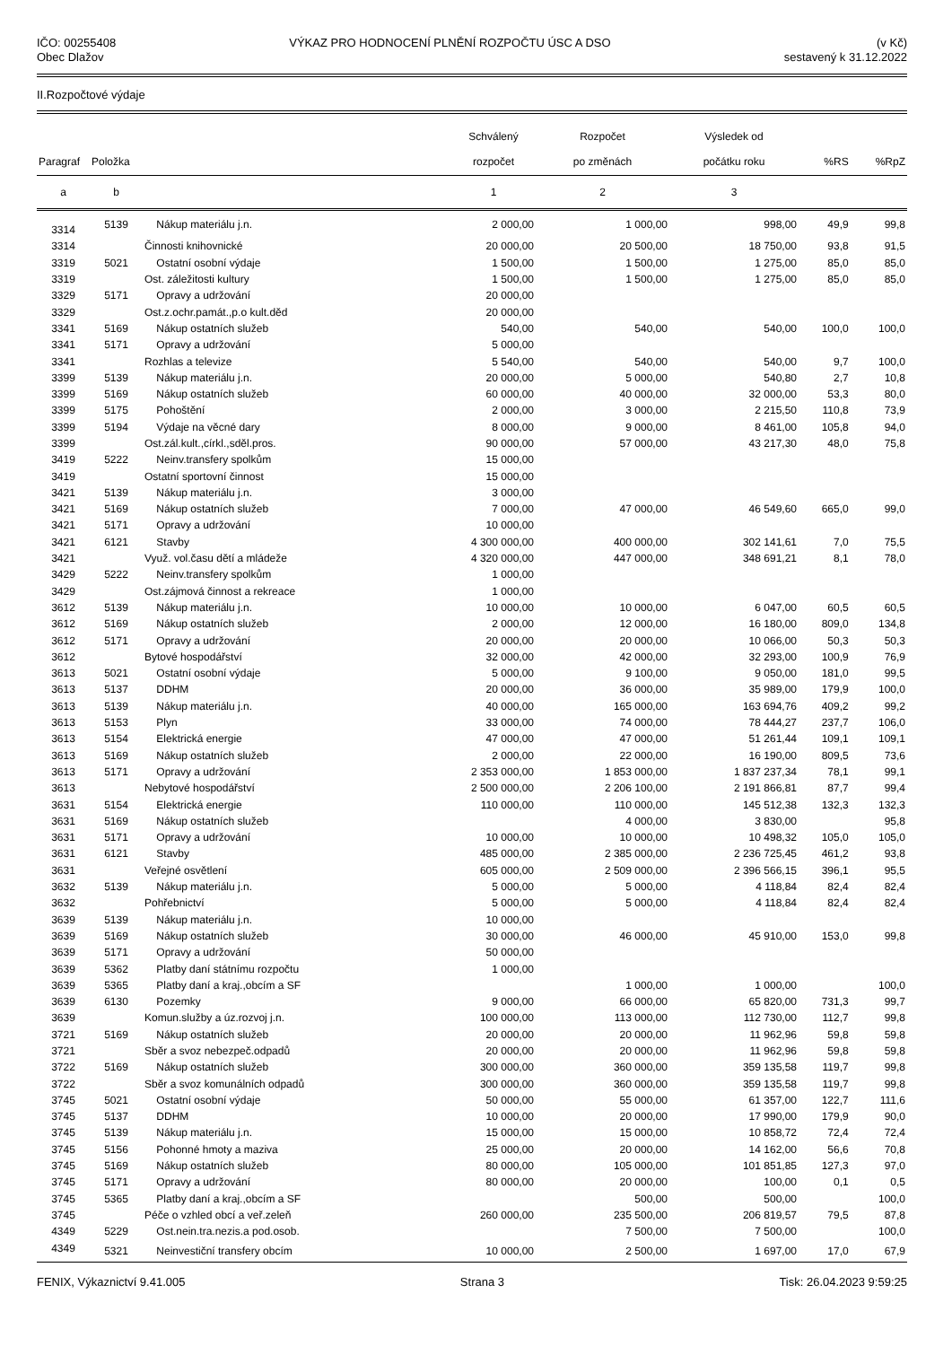IČO: 00255408
Obec Dlažov
VÝKAZ PRO HODNOCENÍ PLNĚNÍ ROZPOČTU ÚSC A DSO
(v Kč)
sestavený k 31.12.2022
II.Rozpočtové výdaje
| Paragraf | Položka | | Schválený rozpočet | Rozpočet po změnách | Výsledek od počátku roku | %RS | %RpZ |
| --- | --- | --- | --- | --- | --- | --- | --- |
| a | b | | 1 | 2 | 3 | | |
| 3314 | 5139 | Nákup materiálu j.n. | 2 000,00 | 1 000,00 | 998,00 | 49,9 | 99,8 |
| 3314 | | Činnosti knihovnické | 20 000,00 | 20 500,00 | 18 750,00 | 93,8 | 91,5 |
| 3319 | 5021 | Ostatní osobní výdaje | 1 500,00 | 1 500,00 | 1 275,00 | 85,0 | 85,0 |
| 3319 | | Ost. záležitosti kultury | 1 500,00 | 1 500,00 | 1 275,00 | 85,0 | 85,0 |
| 3329 | 5171 | Opravy a udržování | 20 000,00 | | | | |
| 3329 | | Ost.z.ochr.památ.,p.o kult.děd | 20 000,00 | | | | |
| 3341 | 5169 | Nákup ostatních služeb | 540,00 | 540,00 | 540,00 | 100,0 | 100,0 |
| 3341 | 5171 | Opravy a udržování | 5 000,00 | | | | |
| 3341 | | Rozhlas a televize | 5 540,00 | 540,00 | 540,00 | 9,7 | 100,0 |
| 3399 | 5139 | Nákup materiálu j.n. | 20 000,00 | 5 000,00 | 540,80 | 2,7 | 10,8 |
| 3399 | 5169 | Nákup ostatních služeb | 60 000,00 | 40 000,00 | 32 000,00 | 53,3 | 80,0 |
| 3399 | 5175 | Pohoštění | 2 000,00 | 3 000,00 | 2 215,50 | 110,8 | 73,9 |
| 3399 | 5194 | Výdaje na věcné dary | 8 000,00 | 9 000,00 | 8 461,00 | 105,8 | 94,0 |
| 3399 | | Ost.zál.kult.,církl.,sděl.pros. | 90 000,00 | 57 000,00 | 43 217,30 | 48,0 | 75,8 |
| 3419 | 5222 | Neinv.transfery spolkům | 15 000,00 | | | | |
| 3419 | | Ostatní sportovní činnost | 15 000,00 | | | | |
| 3421 | 5139 | Nákup materiálu j.n. | 3 000,00 | | | | |
| 3421 | 5169 | Nákup ostatních služeb | 7 000,00 | 47 000,00 | 46 549,60 | 665,0 | 99,0 |
| 3421 | 5171 | Opravy a udržování | 10 000,00 | | | | |
| 3421 | 6121 | Stavby | 4 300 000,00 | 400 000,00 | 302 141,61 | 7,0 | 75,5 |
| 3421 | | Využ. vol.času dětí a mládeže | 4 320 000,00 | 447 000,00 | 348 691,21 | 8,1 | 78,0 |
| 3429 | 5222 | Neinv.transfery spolkům | 1 000,00 | | | | |
| 3429 | | Ost.zájmová činnost a rekreace | 1 000,00 | | | | |
| 3612 | 5139 | Nákup materiálu j.n. | 10 000,00 | 10 000,00 | 6 047,00 | 60,5 | 60,5 |
| 3612 | 5169 | Nákup ostatních služeb | 2 000,00 | 12 000,00 | 16 180,00 | 809,0 | 134,8 |
| 3612 | 5171 | Opravy a udržování | 20 000,00 | 20 000,00 | 10 066,00 | 50,3 | 50,3 |
| 3612 | | Bytové hospodářství | 32 000,00 | 42 000,00 | 32 293,00 | 100,9 | 76,9 |
| 3613 | 5021 | Ostatní osobní výdaje | 5 000,00 | 9 100,00 | 9 050,00 | 181,0 | 99,5 |
| 3613 | 5137 | DDHM | 20 000,00 | 36 000,00 | 35 989,00 | 179,9 | 100,0 |
| 3613 | 5139 | Nákup materiálu j.n. | 40 000,00 | 165 000,00 | 163 694,76 | 409,2 | 99,2 |
| 3613 | 5153 | Plyn | 33 000,00 | 74 000,00 | 78 444,27 | 237,7 | 106,0 |
| 3613 | 5154 | Elektrická energie | 47 000,00 | 47 000,00 | 51 261,44 | 109,1 | 109,1 |
| 3613 | 5169 | Nákup ostatních služeb | 2 000,00 | 22 000,00 | 16 190,00 | 809,5 | 73,6 |
| 3613 | 5171 | Opravy a udržování | 2 353 000,00 | 1 853 000,00 | 1 837 237,34 | 78,1 | 99,1 |
| 3613 | | Nebytové hospodářství | 2 500 000,00 | 2 206 100,00 | 2 191 866,81 | 87,7 | 99,4 |
| 3631 | 5154 | Elektrická energie | 110 000,00 | 110 000,00 | 145 512,38 | 132,3 | 132,3 |
| 3631 | 5169 | Nákup ostatních služeb | | 4 000,00 | 3 830,00 | | 95,8 |
| 3631 | 5171 | Opravy a udržování | 10 000,00 | 10 000,00 | 10 498,32 | 105,0 | 105,0 |
| 3631 | 6121 | Stavby | 485 000,00 | 2 385 000,00 | 2 236 725,45 | 461,2 | 93,8 |
| 3631 | | Veřejné osvětlení | 605 000,00 | 2 509 000,00 | 2 396 566,15 | 396,1 | 95,5 |
| 3632 | 5139 | Nákup materiálu j.n. | 5 000,00 | 5 000,00 | 4 118,84 | 82,4 | 82,4 |
| 3632 | | Pohřebnictví | 5 000,00 | 5 000,00 | 4 118,84 | 82,4 | 82,4 |
| 3639 | 5139 | Nákup materiálu j.n. | 10 000,00 | | | | |
| 3639 | 5169 | Nákup ostatních služeb | 30 000,00 | 46 000,00 | 45 910,00 | 153,0 | 99,8 |
| 3639 | 5171 | Opravy a udržování | 50 000,00 | | | | |
| 3639 | 5362 | Platby daní státnímu rozpočtu | 1 000,00 | | | | |
| 3639 | 5365 | Platby daní a kraj.,obcím a SF | | 1 000,00 | 1 000,00 | | 100,0 |
| 3639 | 6130 | Pozemky | 9 000,00 | 66 000,00 | 65 820,00 | 731,3 | 99,7 |
| 3639 | | Komun.služby a úz.rozvoj j.n. | 100 000,00 | 113 000,00 | 112 730,00 | 112,7 | 99,8 |
| 3721 | 5169 | Nákup ostatních služeb | 20 000,00 | 20 000,00 | 11 962,96 | 59,8 | 59,8 |
| 3721 | | Sběr a svoz nebezpeč.odpadů | 20 000,00 | 20 000,00 | 11 962,96 | 59,8 | 59,8 |
| 3722 | 5169 | Nákup ostatních služeb | 300 000,00 | 360 000,00 | 359 135,58 | 119,7 | 99,8 |
| 3722 | | Sběr a svoz komunálních odpadů | 300 000,00 | 360 000,00 | 359 135,58 | 119,7 | 99,8 |
| 3745 | 5021 | Ostatní osobní výdaje | 50 000,00 | 55 000,00 | 61 357,00 | 122,7 | 111,6 |
| 3745 | 5137 | DDHM | 10 000,00 | 20 000,00 | 17 990,00 | 179,9 | 90,0 |
| 3745 | 5139 | Nákup materiálu j.n. | 15 000,00 | 15 000,00 | 10 858,72 | 72,4 | 72,4 |
| 3745 | 5156 | Pohonné hmoty a maziva | 25 000,00 | 20 000,00 | 14 162,00 | 56,6 | 70,8 |
| 3745 | 5169 | Nákup ostatních služeb | 80 000,00 | 105 000,00 | 101 851,85 | 127,3 | 97,0 |
| 3745 | 5171 | Opravy a udržování | 80 000,00 | 20 000,00 | 100,00 | 0,1 | 0,5 |
| 3745 | 5365 | Platby daní a kraj.,obcím a SF | | 500,00 | 500,00 | | 100,0 |
| 3745 | | Péče o vzhled obcí a veř.zeleň | 260 000,00 | 235 500,00 | 206 819,57 | 79,5 | 87,8 |
| 4349 | 5229 | Ost.nein.tra.nezis.a pod.osob. | | 7 500,00 | 7 500,00 | | 100,0 |
| 4349 | 5321 | Neinvestiční transfery obcím | 10 000,00 | 2 500,00 | 1 697,00 | 17,0 | 67,9 |
FENIX, Výkaznictví 9.41.005 Strana 3 Tisk: 26.04.2023 9:59:25